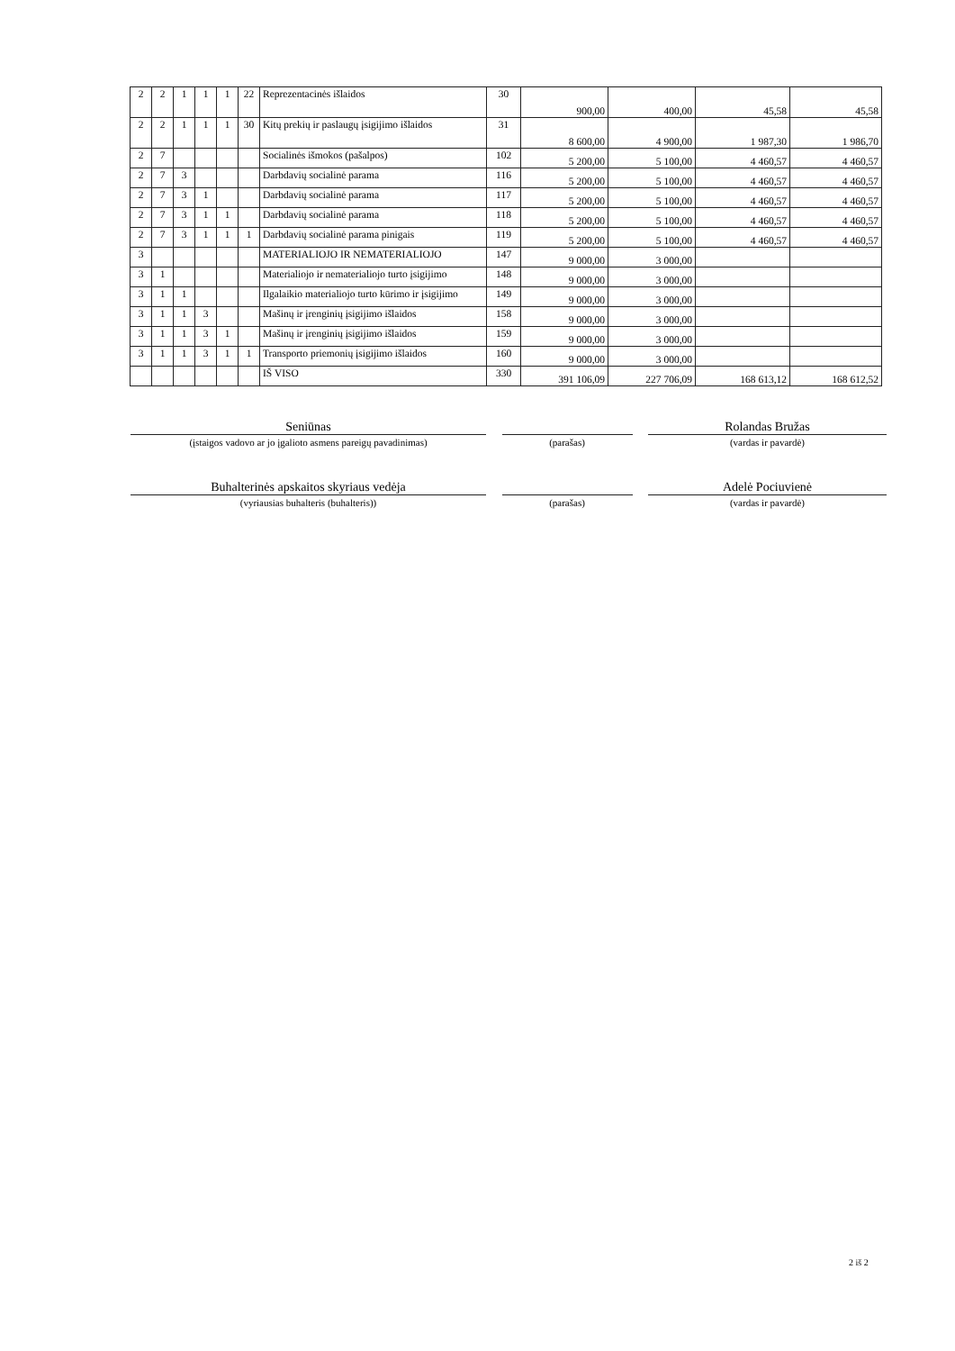| 2 | 2 | 1 | 1 | 1 | 22 | Reprezentacinės išlaidos | 30 | 900,00 | 400,00 | 45,58 | 45,58 |
| 2 | 2 | 1 | 1 | 1 | 30 | Kitų prekių ir paslaugų įsigijimo išlaidos | 31 | 8 600,00 | 4 900,00 | 1 987,30 | 1 986,70 |
| 2 | 7 | | | | | Socialinės išmokos (pašalpos) | 102 | 5 200,00 | 5 100,00 | 4 460,57 | 4 460,57 |
| 2 | 7 | 3 | | | | Darbdavių socialinė parama | 116 | 5 200,00 | 5 100,00 | 4 460,57 | 4 460,57 |
| 2 | 7 | 3 | 1 | | | Darbdavių socialinė parama | 117 | 5 200,00 | 5 100,00 | 4 460,57 | 4 460,57 |
| 2 | 7 | 3 | 1 | 1 | | Darbdavių socialinė parama | 118 | 5 200,00 | 5 100,00 | 4 460,57 | 4 460,57 |
| 2 | 7 | 3 | 1 | 1 | 1 | Darbdavių socialinė parama pinigais | 119 | 5 200,00 | 5 100,00 | 4 460,57 | 4 460,57 |
| 3 | | | | | | MATERIALIOJO IR NEMATERIALIOJO | 147 | 9 000,00 | 3 000,00 | | |
| 3 | 1 | | | | | Materialiojo ir nematerialiojo turto įsigijimo | 148 | 9 000,00 | 3 000,00 | | |
| 3 | 1 | 1 | | | | Ilgalaikio materialiojo turto kūrimo ir įsigijimo | 149 | 9 000,00 | 3 000,00 | | |
| 3 | 1 | 1 | 3 | | | Mašinų ir įrenginių įsigijimo išlaidos | 158 | 9 000,00 | 3 000,00 | | |
| 3 | 1 | 1 | 3 | 1 | | Mašinų ir įrenginių įsigijimo išlaidos | 159 | 9 000,00 | 3 000,00 | | |
| 3 | 1 | 1 | 3 | 1 | 1 | Transporto priemonių įsigijimo išlaidos | 160 | 9 000,00 | 3 000,00 | | |
| | | | | | | IŠ VISO | 330 | 391 106,09 | 227 706,09 | 168 613,12 | 168 612,52 |
Seniūnas Rolandas Bružas
(įstaigos vadovo ar jo įgalioto asmens pareigų pavadinimas) (parašas) (vardas ir pavardė)
Buhalterinės apskaitos skyriaus vedėja Adelė Pociuvienė
(vyriausias buhalteris (buhalteris)) (parašas) (vardas ir pavardė)
2 iš 2